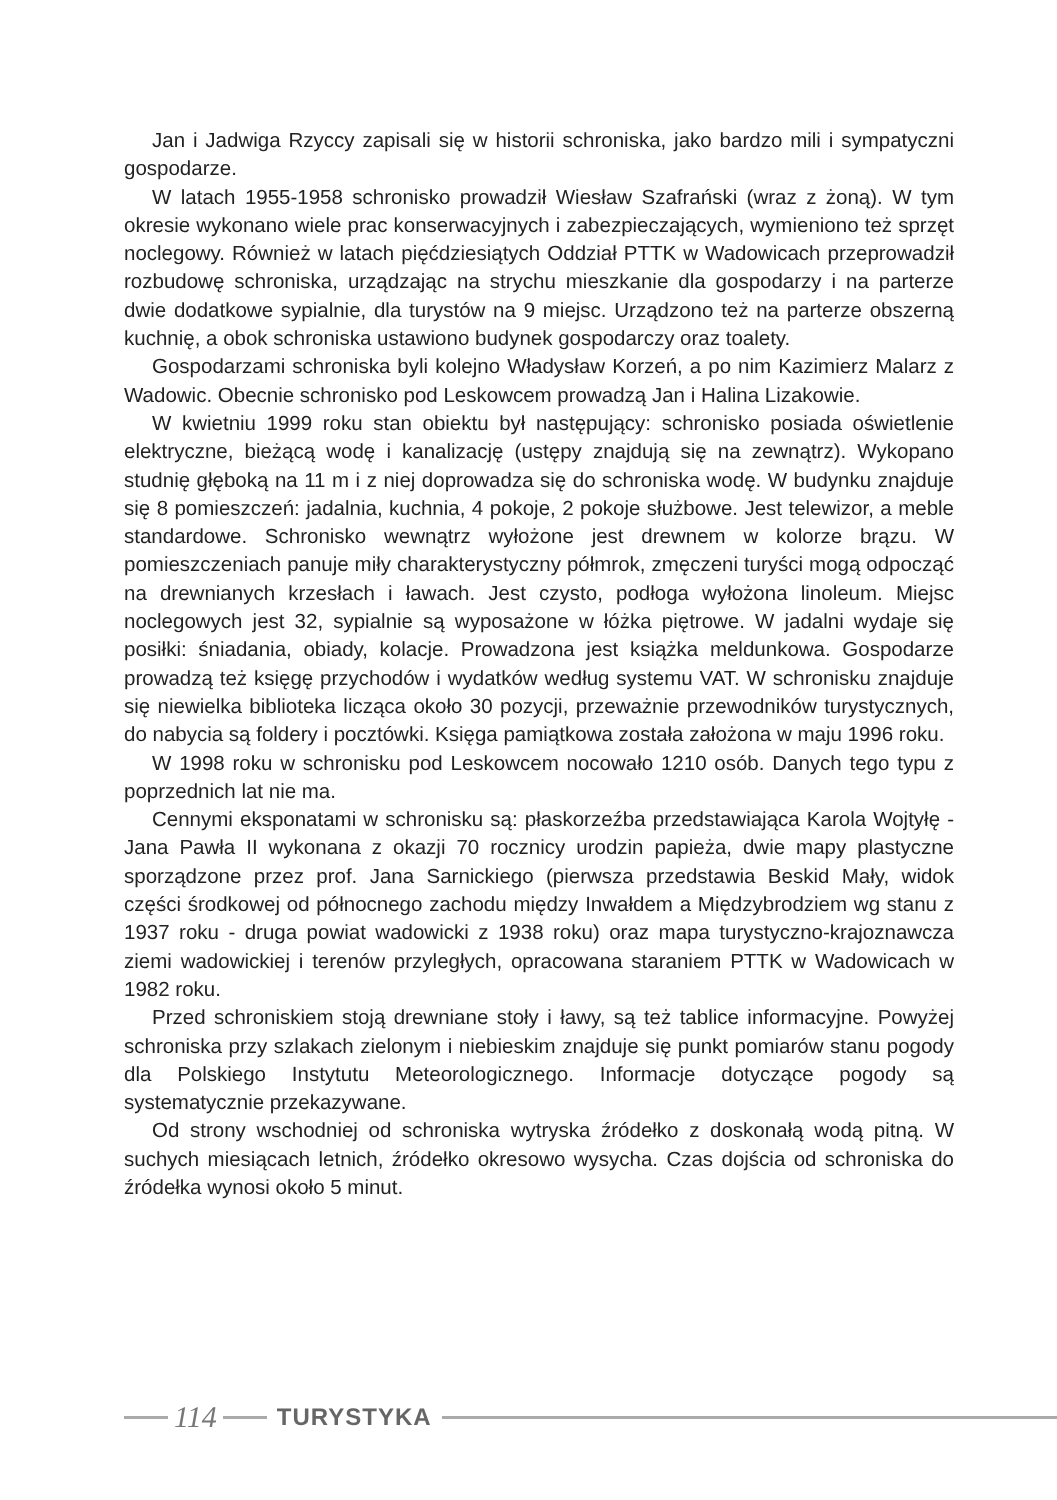Jan i Jadwiga Rzyccy zapisali się w historii schroniska, jako bardzo mili i sympatyczni gospodarze.
W latach 1955-1958 schronisko prowadził Wiesław Szafrański (wraz z żoną). W tym okresie wykonano wiele prac konserwacyjnych i zabezpieczających, wymieniono też sprzęt noclegowy. Również w latach pięćdziesiątych Oddział PTTK w Wadowicach przeprowadził rozbudowę schroniska, urządzając na strychu mieszkanie dla gospodarzy i na parterze dwie dodatkowe sypialnie, dla turystów na 9 miejsc. Urządzono też na parterze obszerną kuchnię, a obok schroniska ustawiono budynek gospodarczy oraz toalety.
Gospodarzami schroniska byli kolejno Władysław Korzeń, a po nim Kazimierz Malarz z Wadowic. Obecnie schronisko pod Leskowcem prowadzą Jan i Halina Lizakowie.
W kwietniu 1999 roku stan obiektu był następujący: schronisko posiada oświetlenie elektryczne, bieżącą wodę i kanalizację (ustępy znajdują się na zewnątrz). Wykopano studnię głęboką na 11 m i z niej doprowadza się do schroniska wodę. W budynku znajduje się 8 pomieszczeń: jadalnia, kuchnia, 4 pokoje, 2 pokoje służbowe. Jest telewizor, a meble standardowe. Schronisko wewnątrz wyłożone jest drewnem w kolorze brązu. W pomieszczeniach panuje miły charakterystyczny półmrok, zmęczeni turyści mogą odpocząć na drewnianych krzesłach i ławach. Jest czysto, podłoga wyłożona linoleum. Miejsc noclegowych jest 32, sypialnie są wyposażone w łóżka piętrowe. W jadalni wydaje się posiłki: śniadania, obiady, kolacje. Prowadzona jest książka meldunkowa. Gospodarze prowadzą też księgę przychodów i wydatków według systemu VAT. W schronisku znajduje się niewielka biblioteka licząca około 30 pozycji, przeważnie przewodników turystycznych, do nabycia są foldery i pocztówki. Księga pamiątkowa została założona w maju 1996 roku.
W 1998 roku w schronisku pod Leskowcem nocowało 1210 osób. Danych tego typu z poprzednich lat nie ma.
Cennymi eksponatami w schronisku są: płaskorzeźba przedstawiająca Karola Wojtyłę - Jana Pawła II wykonana z okazji 70 rocznicy urodzin papieża, dwie mapy plastyczne sporządzone przez prof. Jana Sarnickiego (pierwsza przedstawia Beskid Mały, widok części środkowej od północnego zachodu między Inwałdem a Międzybrodziem wg stanu z 1937 roku - druga powiat wadowicki z 1938 roku) oraz mapa turystyczno-krajoznawcza ziemi wadowickiej i terenów przyległych, opracowana staraniem PTTK w Wadowicach w 1982 roku.
Przed schroniskiem stoją drewniane stoły i ławy, są też tablice informacyjne. Powyżej schroniska przy szlakach zielonym i niebieskim znajduje się punkt pomiarów stanu pogody dla Polskiego Instytutu Meteorologicznego. Informacje dotyczące pogody są systematycznie przekazywane.
Od strony wschodniej od schroniska wytryska źródełko z doskonałą wodą pitną. W suchych miesiącach letnich, źródełko okresowo wysycha. Czas dojścia od schroniska do źródełka wynosi około 5 minut.
114
TURYSTYKA